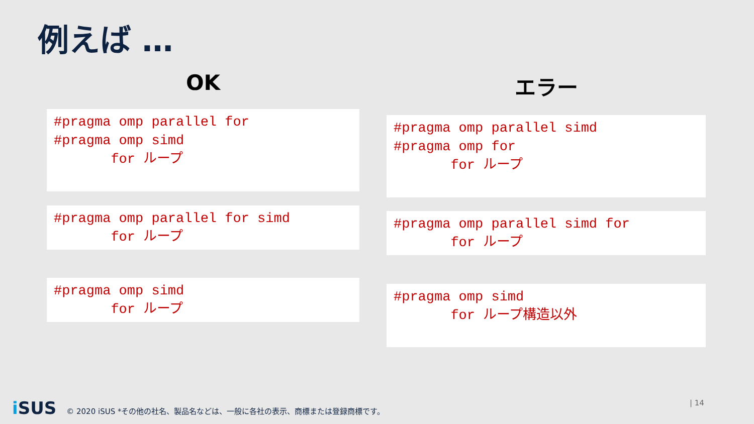例えば …
OK
#pragma omp parallel for #pragma omp simd for ループ
#pragma omp parallel for simd for ループ
#pragma omp simd for ループ
エラー
#pragma omp parallel simd #pragma omp for for ループ
#pragma omp parallel simd for for ループ
#pragma omp simd for ループ構造以外
i SUS © 2020 iSUS *その他の社名、製品名などは、一般に各社の表示、商標または登録商標です。
| 14